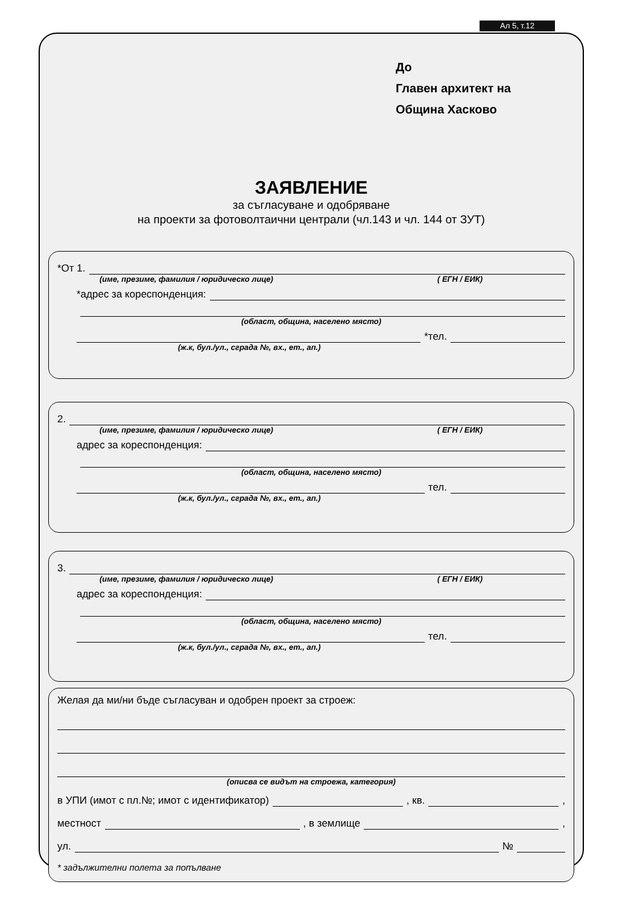Ал 5, т.12
До
Главен архитект на
Община Хасково
ЗАЯВЛЕНИЕ
за съгласуване и одобряване
на проекти за фотоволтаични централи (чл.143 и чл. 144 от ЗУТ)
*От 1.
(име, презиме, фамилия / юридическо лице) ( ЕГН / ЕИК)
*адрес за кореспонденция:
(област, община, населено място)
*тел.
(ж.к, бул./ул., сграда №, вх., ет., ап.)
2.
(име, презиме, фамилия / юридическо лице) ( ЕГН / ЕИК)
адрес за кореспонденция:
(област, община, населено място)
тел.
(ж.к, бул./ул., сграда №, вх., ет., ап.)
3.
(име, презиме, фамилия / юридическо лице) ( ЕГН / ЕИК)
адрес за кореспонденция:
(област, община, населено място)
тел.
(ж.к, бул./ул., сграда №, вх., ет., ап.)
Желая да ми/ни бъде съгласуван и одобрен проект за строеж:
(описва се видът на строежа, категория)
в УПИ (имот с пл.№; имот с идентификатор) , кв. ,
местност , в землище ,
ул. №
* задължителни полета за попълване